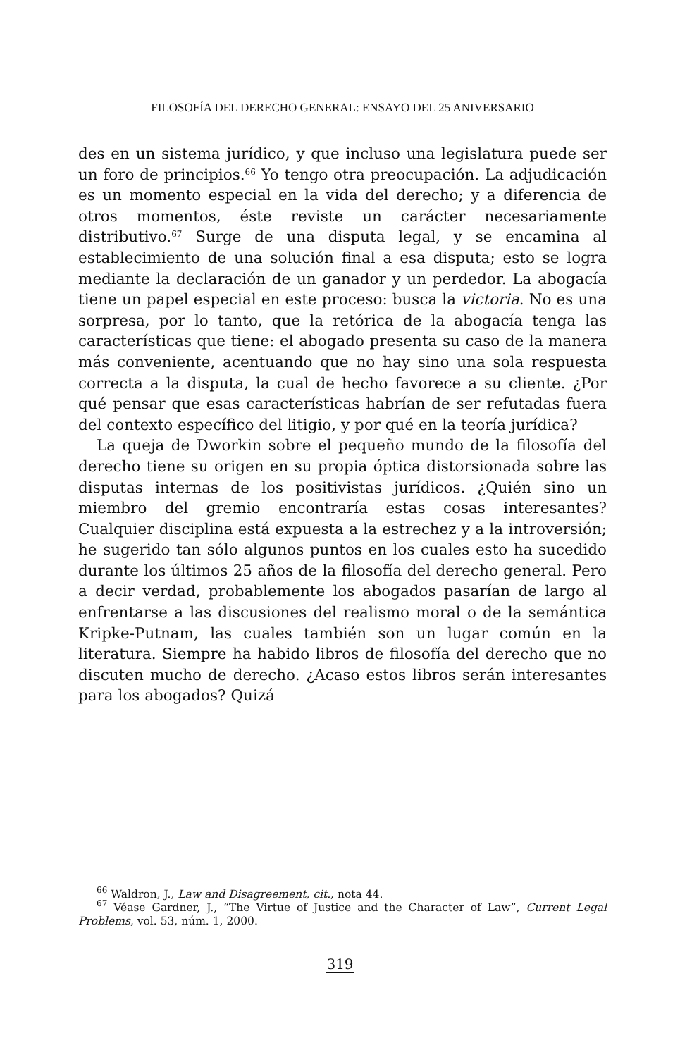FILOSOFÍA DEL DERECHO GENERAL: ENSAYO DEL 25 ANIVERSARIO
des en un sistema jurídico, y que incluso una legislatura puede ser un foro de principios.<sup>66</sup> Yo tengo otra preocupación. La adjudicación es un momento especial en la vida del derecho; y a diferencia de otros momentos, éste reviste un carácter necesariamente distributivo.<sup>67</sup> Surge de una disputa legal, y se encamina al establecimiento de una solución final a esa disputa; esto se logra mediante la declaración de un ganador y un perdedor. La abogacía tiene un papel especial en este proceso: busca la victoria. No es una sorpresa, por lo tanto, que la retórica de la abogacía tenga las características que tiene: el abogado presenta su caso de la manera más conveniente, acentuando que no hay sino una sola respuesta correcta a la disputa, la cual de hecho favorece a su cliente. ¿Por qué pensar que esas características habrían de ser refutadas fuera del contexto específico del litigio, y por qué en la teoría jurídica?
La queja de Dworkin sobre el pequeño mundo de la filosofía del derecho tiene su origen en su propia óptica distorsionada sobre las disputas internas de los positivistas jurídicos. ¿Quién sino un miembro del gremio encontraría estas cosas interesantes? Cualquier disciplina está expuesta a la estrechez y a la introversión; he sugerido tan sólo algunos puntos en los cuales esto ha sucedido durante los últimos 25 años de la filosofía del derecho general. Pero a decir verdad, probablemente los abogados pasarían de largo al enfrentarse a las discusiones del realismo moral o de la semántica Kripke-Putnam, las cuales también son un lugar común en la literatura. Siempre ha habido libros de filosofía del derecho que no discuten mucho de derecho. ¿Acaso estos libros serán interesantes para los abogados? Quizá
<sup>66</sup> Waldron, J., Law and Disagreement, cit., nota 44.
<sup>67</sup> Véase Gardner, J., “The Virtue of Justice and the Character of Law”, Current Legal Problems, vol. 53, núm. 1, 2000.
319